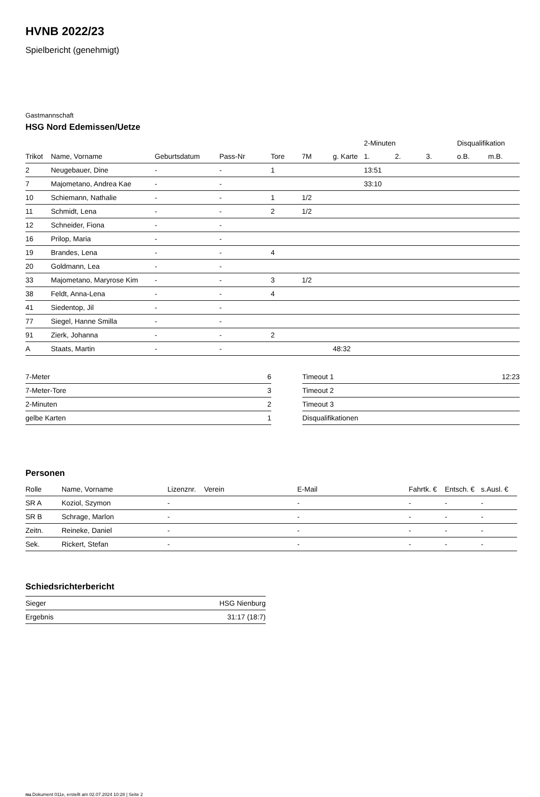HVNB 2022/23
Spielbericht (genehmigt)
Gastmannschaft
HSG Nord Edemissen/Uetze
| | | | | | | | 2-Minuten | | | Disqualifikation | |
| --- | --- | --- | --- | --- | --- | --- | --- | --- | --- | --- | --- |
| Trikot | Name, Vorname | Geburtsdatum | Pass-Nr | Tore | 7M | g. Karte | 1. | 2. | 3. | o.B. | m.B. |
| 2 | Neugebauer, Dine | - | - | 1 | | | 13:51 | | | | |
| 7 | Majometano, Andrea Kae | - | - | | | | 33:10 | | | | |
| 10 | Schiemann, Nathalie | - | - | 1 | 1/2 | | | | | | |
| 11 | Schmidt, Lena | - | - | 2 | 1/2 | | | | | | |
| 12 | Schneider, Fiona | - | - | | | | | | | | |
| 16 | Prilop, Maria | - | - | | | | | | | | |
| 19 | Brandes, Lena | - | - | 4 | | | | | | | |
| 20 | Goldmann, Lea | - | - | | | | | | | | |
| 33 | Majometano, Maryrose Kim | - | - | 3 | 1/2 | | | | | | |
| 38 | Feldt, Anna-Lena | - | - | 4 | | | | | | | |
| 41 | Siedentop, Jil | - | - | | | | | | | | |
| 77 | Siegel, Hanne Smilla | - | - | | | | | | | | |
| 91 | Zierk, Johanna | - | - | 2 | | | | | | | |
| A | Staats, Martin | - | - | | | 48:32 | | | | | |
| 7-Meter | 6 |
| 7-Meter-Tore | 3 |
| 2-Minuten | 2 |
| gelbe Karten | 1 |
| Timeout 1 | 12:23 |
| Timeout 2 | |
| Timeout 3 | |
| Disqualifikationen | |
Personen
| Rolle | Name, Vorname | Lizenznr. | Verein | E-Mail | Fahrtk. € | Entsch. € | s.Ausl. € |
| --- | --- | --- | --- | --- | --- | --- | --- |
| SR A | Koziol, Szymon | - | | - | - | - | - |
| SR B | Schrage, Marlon | - | | - | - | - | - |
| Zeitn. | Reineke, Daniel | - | | - | - | - | - |
| Sek. | Rickert, Stefan | - | | - | - | - | - |
Schiedsrichterbericht
| Sieger | HSG Nienburg |
| Ergebnis | 31:17 (18:7) |
nu.Dokument 011e, erstellt am 02.07.2024 10:28 | Seite 2